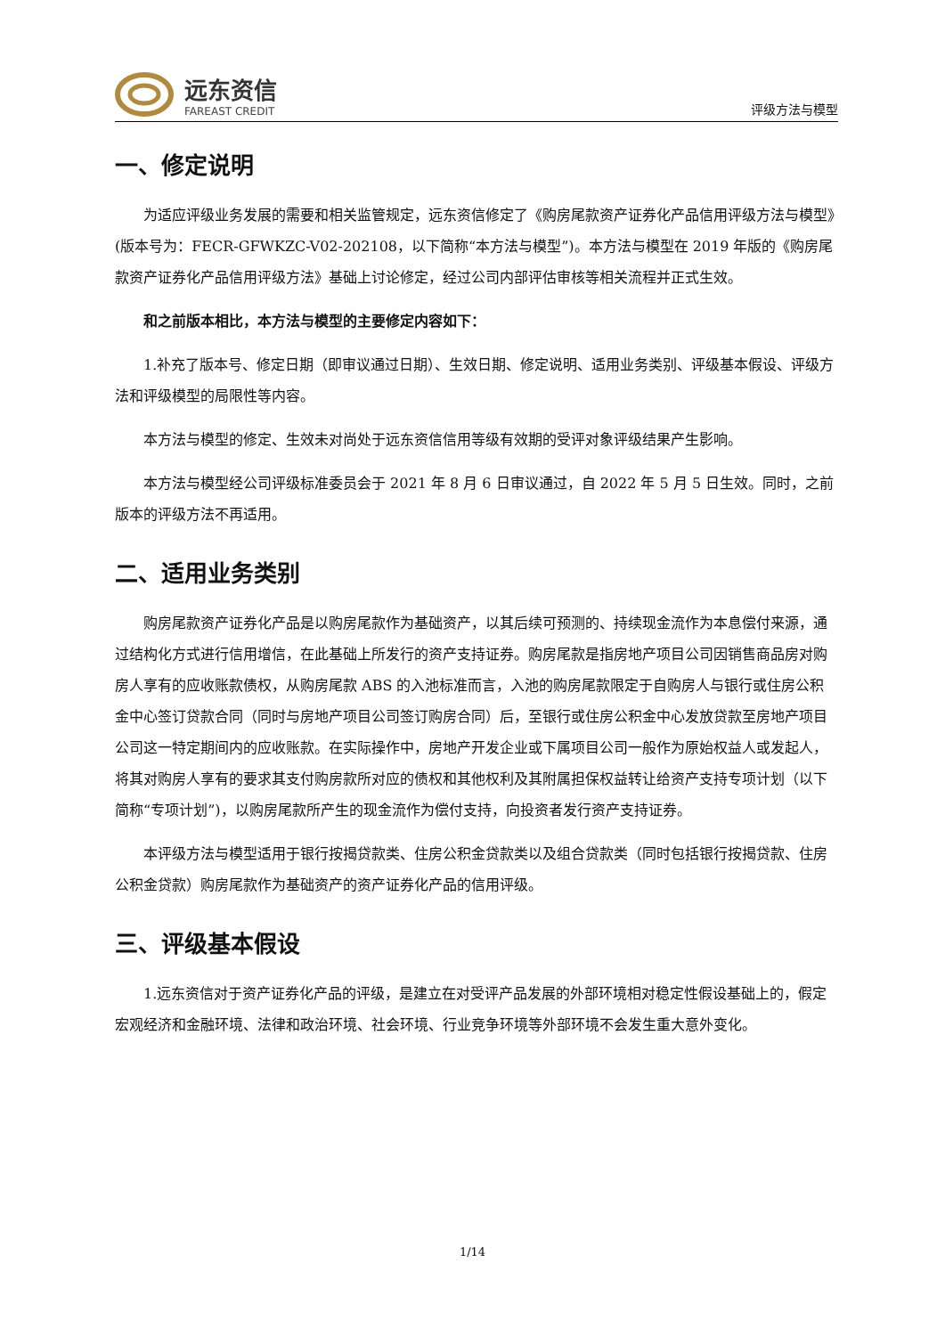远东资信
FAREAST CREDIT
评级方法与模型
一、修定说明
为适应评级业务发展的需要和相关监管规定，远东资信修定了《购房尾款资产证券化产品信用评级方法与模型》(版本号为：FECR-GFWKZC-V02-202108，以下简称“本方法与模型”)。本方法与模型在 2019 年版的《购房尾款资产证券化产品信用评级方法》基础上讨论修定，经过公司内部评估审核等相关流程并正式生效。
和之前版本相比，本方法与模型的主要修定内容如下：
1.补充了版本号、修定日期（即审议通过日期）、生效日期、修定说明、适用业务类别、评级基本假设、评级方法和评级模型的局限性等内容。
本方法与模型的修定、生效未对尚处于远东资信信用等级有效期的受评对象评级结果产生影响。
本方法与模型经公司评级标准委员会于 2021 年 8 月 6 日审议通过，自 2022 年 5 月 5 日生效。同时，之前版本的评级方法不再适用。
二、适用业务类别
购房尾款资产证券化产品是以购房尾款作为基础资产，以其后续可预测的、持续现金流作为本息偿付来源，通过结构化方式进行信用增信，在此基础上所发行的资产支持证券。购房尾款是指房地产项目公司因销售商品房对购房人享有的应收账款债权，从购房尾款 ABS 的入池标准而言，入池的购房尾款限定于自购房人与银行或住房公积金中心签订贷款合同（同时与房地产项目公司签订购房合同）后，至银行或住房公积金中心发放贷款至房地产项目公司这一特定期间内的应收账款。在实际操作中，房地产开发企业或下属项目公司一般作为原始权益人或发起人，将其对购房人享有的要求其支付购房款所对应的债权和其他权利及其附属担保权益转让给资产支持专项计划（以下简称“专项计划”)，以购房尾款所产生的现金流作为偿付支持，向投资者发行资产支持证券。
本评级方法与模型适用于银行按揭贷款类、住房公积金贷款类以及组合贷款类（同时包括银行按揭贷款、住房公积金贷款）购房尾款作为基础资产的资产证券化产品的信用评级。
三、评级基本假设
1.远东资信对于资产证券化产品的评级，是建立在对受评产品发展的外部环境相对稳定性假设基础上的，假定宏观经济和金融环境、法律和政治环境、社会环境、行业竞争环境等外部环境不会发生重大意外变化。
1/14